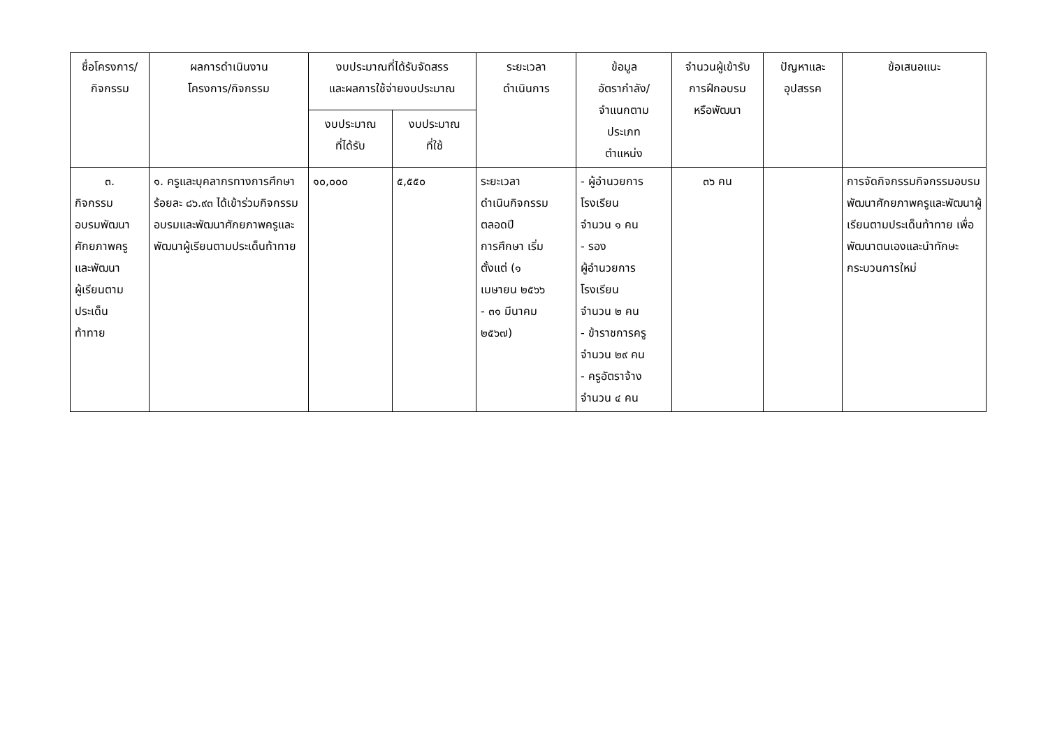| ชื่อโครงการ/ กิจกรรม | ผลการดำเนินงาน โครงการ/กิจกรรม | งบประมาณที่ได้รับจัดสรร และผลการใช้จ่ายงบประมาณ | | ระยะเวลา ดำเนินการ | ข้อมูล อัตรากำลัง/ จำแนกตาม ประเภท ตำแหน่ง | จำนวนผู้เข้ารับ การฝึกอบรม หรือพัฒนา | ปัญหาและ อุปสรรค | ข้อเสนอแนะ |
| --- | --- | --- | --- | --- | --- | --- | --- | --- |
| | | งบประมาณ ที่ได้รับ | งบประมาณ ที่ใช้ | | | | | |
| ๓. กิจกรรม อบรมพัฒนา ศักยภาพครู และพัฒนา ผู้เรียนตาม ประเด็น ท้าทาย | ๑. ครูและบุคลากรทางการศึกษา ร้อยละ ๘๖.๙๓ ได้เข้าร่วมกิจกรรมอบรมและพัฒนาศักยภาพครูและพัฒนาผู้เรียนตามประเด็นท้าทาย | ๑๐,๐๐๐ | ๕,๕๕๐ | ระยะเวลา ดำเนินกิจกรรม ตลอดปี การศึกษา เริ่ม ตั้งแต่ (๑ เมษายน ๒๕๖๖ - ๓๑ มีนาคม ๒๕๖๗) | - ผู้อำนวยการ โรงเรียน จำนวน ๑ คน - รอง ผู้อำนวยการ โรงเรียน จำนวน ๒ คน - ข้าราชการครู จำนวน ๒๙ คน - ครูอัตราจ้าง จำนวน ๔ คน | ๓๖ คน | | การจัดกิจกรรมกิจกรรมอบรมพัฒนาศักยภาพครูและพัฒนาผู้เรียนตามประเด็นท้าทาย เพื่อพัฒนาตนเองและนำทักษะ กระบวนการใหม่ |